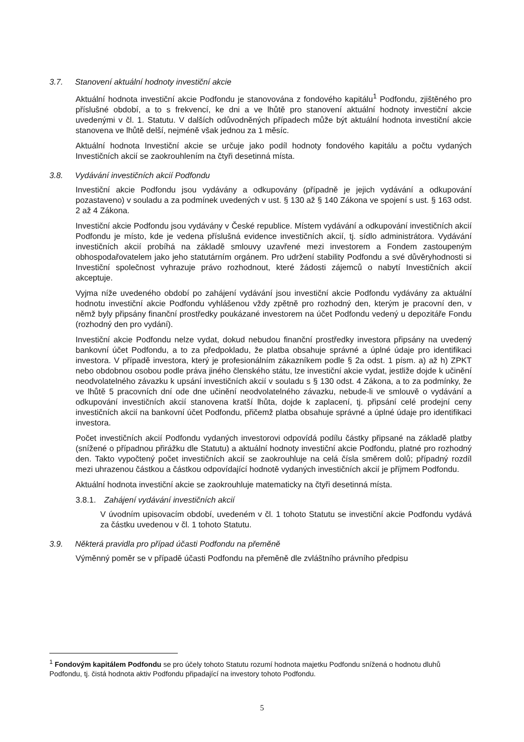3.7. Stanovení aktuální hodnoty investiční akcie
Aktuální hodnota investiční akcie Podfondu je stanovována z fondového kapitálu<sup>1</sup> Podfondu, zjištěného pro příslušné období, a to s frekvencí, ke dni a ve lhůtě pro stanovení aktuální hodnoty investiční akcie uvedenými v čl. 1. Statutu. V dalších odůvodněných případech může být aktuální hodnota investiční akcie stanovena ve lhůtě delší, nejméně však jednou za 1 měsíc.
Aktuální hodnota Investiční akcie se určuje jako podíl hodnoty fondového kapitálu a počtu vydaných Investičních akcií se zaokrouhlením na čtyři desetinná místa.
3.8. Vydávání investičních akcií Podfondu
Investiční akcie Podfondu jsou vydávány a odkupovány (případně je jejich vydávání a odkupování pozastaveno) v souladu a za podmínek uvedených v ust. § 130 až § 140 Zákona ve spojení s ust. § 163 odst. 2 až 4 Zákona.
Investiční akcie Podfondu jsou vydávány v České republice. Místem vydávání a odkupování investičních akcií Podfondu je místo, kde je vedena příslušná evidence investičních akcií, tj. sídlo administrátora. Vydávání investičních akcií probíhá na základě smlouvy uzavřené mezi investorem a Fondem zastoupeným obhospodařovatelem jako jeho statutárním orgánem. Pro udržení stability Podfondu a své důvěryhodnosti si Investiční společnost vyhrazuje právo rozhodnout, které žádosti zájemců o nabytí Investičních akcií akceptuje.
Vyjma níže uvedeného období po zahájení vydávání jsou investiční akcie Podfondu vydávány za aktuální hodnotu investiční akcie Podfondu vyhlášenou vždy zpětně pro rozhodný den, kterým je pracovní den, v němž byly připsány finanční prostředky poukázané investorem na účet Podfondu vedený u depozitáře Fondu (rozhodný den pro vydání).
Investiční akcie Podfondu nelze vydat, dokud nebudou finanční prostředky investora připsány na uvedený bankovní účet Podfondu, a to za předpokladu, že platba obsahuje správné a úplné údaje pro identifikaci investora. V případě investora, který je profesionálním zákazníkem podle § 2a odst. 1 písm. a) až h) ZPKT nebo obdobnou osobou podle práva jiného členského státu, lze investiční akcie vydat, jestliže dojde k učinění neodvolatelného závazku k upsání investičních akcií v souladu s § 130 odst. 4 Zákona, a to za podmínky, že ve lhůtě 5 pracovních dní ode dne učinění neodvolatelného závazku, nebude-li ve smlouvě o vydávání a odkupování investičních akcií stanovena kratší lhůta, dojde k zaplacení, tj. připsání celé prodejní ceny investičních akcií na bankovní účet Podfondu, přičemž platba obsahuje správné a úplné údaje pro identifikaci investora.
Počet investičních akcií Podfondu vydaných investorovi odpovídá podílu částky připsané na základě platby (snížené o případnou přirážku dle Statutu) a aktuální hodnoty investiční akcie Podfondu, platné pro rozhodný den. Takto vypočtený počet investičních akcií se zaokrouhluje na celá čísla směrem dolů; případný rozdíl mezi uhrazenou částkou a částkou odpovídající hodnotě vydaných investičních akcií je příjmem Podfondu.
Aktuální hodnota investiční akcie se zaokrouhluje matematicky na čtyři desetinná místa.
3.8.1. Zahájení vydávání investičních akcií
V úvodním upisovacím období, uvedeném v čl. 1 tohoto Statutu se investiční akcie Podfondu vydává za částku uvedenou v čl. 1 tohoto Statutu.
3.9. Některá pravidla pro případ účasti Podfondu na přeměně
Výměnný poměr se v případě účasti Podfondu na přeměně dle zvláštního právního předpisu
<sup>1</sup> Fondovým kapitálem Podfondu se pro účely tohoto Statutu rozumí hodnota majetku Podfondu snížená o hodnotu dluhů Podfondu, tj. čistá hodnota aktiv Podfondu připadající na investory tohoto Podfondu.
5